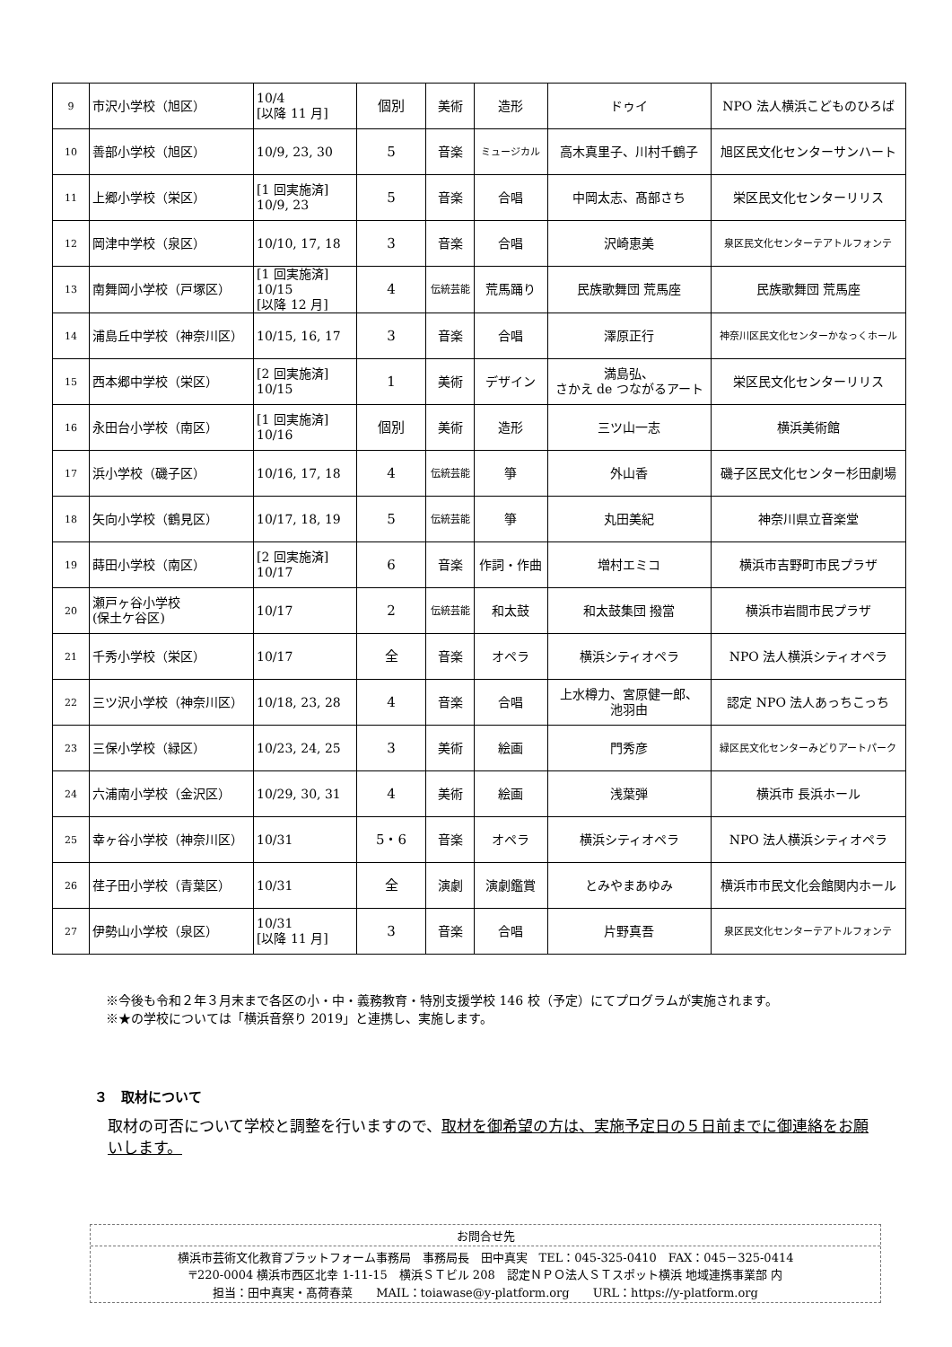| 9 | 市沢小学校（旭区） | 10/4 [以降 11 月] | 個別 | 美術 | 造形 | ドゥイ | NPO 法人横浜こどものひろば |
| 10 | 善部小学校（旭区） | 10/9, 23, 30 | 5 | 音楽 | ミュージカル | 高木真里子、川村千鶴子 | 旭区民文化センターサンハート |
| 11 | 上郷小学校（栄区） | [1 回実施済] 10/9, 23 | 5 | 音楽 | 合唱 | 中岡太志、髙部さち | 栄区民文化センターリリス |
| 12 | 岡津中学校（泉区） | 10/10, 17, 18 | 3 | 音楽 | 合唱 | 沢崎恵美 | 泉区民文化センターテアトルフォンテ |
| 13 | 南舞岡小学校（戸塚区） | [1 回実施済] 10/15 [以降 12 月] | 4 | 伝統芸能 | 荒馬踊り | 民族歌舞団 荒馬座 | 民族歌舞団 荒馬座 |
| 14 | 浦島丘中学校（神奈川区） | 10/15, 16, 17 | 3 | 音楽 | 合唱 | 澤原正行 | 神奈川区民文化センターかなっくホール |
| 15 | 西本郷中学校（栄区） | [2 回実施済] 10/15 | 1 | 美術 | デザイン | 満島弘、 さかえ de つながるアート | 栄区民文化センターリリス |
| 16 | 永田台小学校（南区） | [1 回実施済] 10/16 | 個別 | 美術 | 造形 | 三ツ山一志 | 横浜美術館 |
| 17 | 浜小学校（磯子区） | 10/16, 17, 18 | 4 | 伝統芸能 | 箏 | 外山香 | 磯子区民文化センター杉田劇場 |
| 18 | 矢向小学校（鶴見区） | 10/17, 18, 19 | 5 | 伝統芸能 | 箏 | 丸田美紀 | 神奈川県立音楽堂 |
| 19 | 蒔田小学校（南区） | [2 回実施済] 10/17 | 6 | 音楽 | 作詞・作曲 | 増村エミコ | 横浜市吉野町市民プラザ |
| 20 | 瀬戸ヶ谷小学校 (保土ケ谷区) | 10/17 | 2 | 伝統芸能 | 和太鼓 | 和太鼓集団 撥當 | 横浜市岩間市民プラザ |
| 21 | 千秀小学校（栄区） | 10/17 | 全 | 音楽 | オペラ | 横浜シティオペラ | NPO 法人横浜シティオペラ |
| 22 | 三ツ沢小学校（神奈川区） | 10/18, 23, 28 | 4 | 音楽 | 合唱 | 上水樽力、宮原健一郎、 池羽由 | 認定 NPO 法人あっちこっち |
| 23 | 三保小学校（緑区） | 10/23, 24, 25 | 3 | 美術 | 絵画 | 門秀彦 | 緑区民文化センターみどりアートパーク |
| 24 | 六浦南小学校（金沢区） | 10/29, 30, 31 | 4 | 美術 | 絵画 | 浅葉弾 | 横浜市 長浜ホール |
| 25 | 幸ヶ谷小学校（神奈川区） | 10/31 | 5・6 | 音楽 | オペラ | 横浜シティオペラ | NPO 法人横浜シティオペラ |
| 26 | 荏子田小学校（青葉区） | 10/31 | 全 | 演劇 | 演劇鑑賞 | とみやまあゆみ | 横浜市市民文化会館関内ホール |
| 27 | 伊勢山小学校（泉区） | 10/31 [以降 11 月] | 3 | 音楽 | 合唱 | 片野真吾 | 泉区民文化センターテアトルフォンテ |
※今後も令和２年３月末まで各区の小・中・義務教育・特別支援学校 146 校（予定）にてプログラムが実施されます。
※★の学校については「横浜音祭り 2019」と連携し、実施します。
３　取材について
取材の可否について学校と調整を行いますので、取材を御希望の方は、実施予定日の５日前までに御連絡をお願いします。
お問合せ先
横浜市芸術文化教育プラットフォーム事務局　事務局長　田中真実　TEL：045-325-0410　FAX：045－325-0414
〒220-0004 横浜市西区北幸 1-11-15　横浜ＳＴビル 208　認定ＮＰＯ法人ＳＴスポット横浜 地域連携事業部 内
担当：田中真実・髙荷春菜　　MAIL：toiawase@y-platform.org　　URL：https://y-platform.org